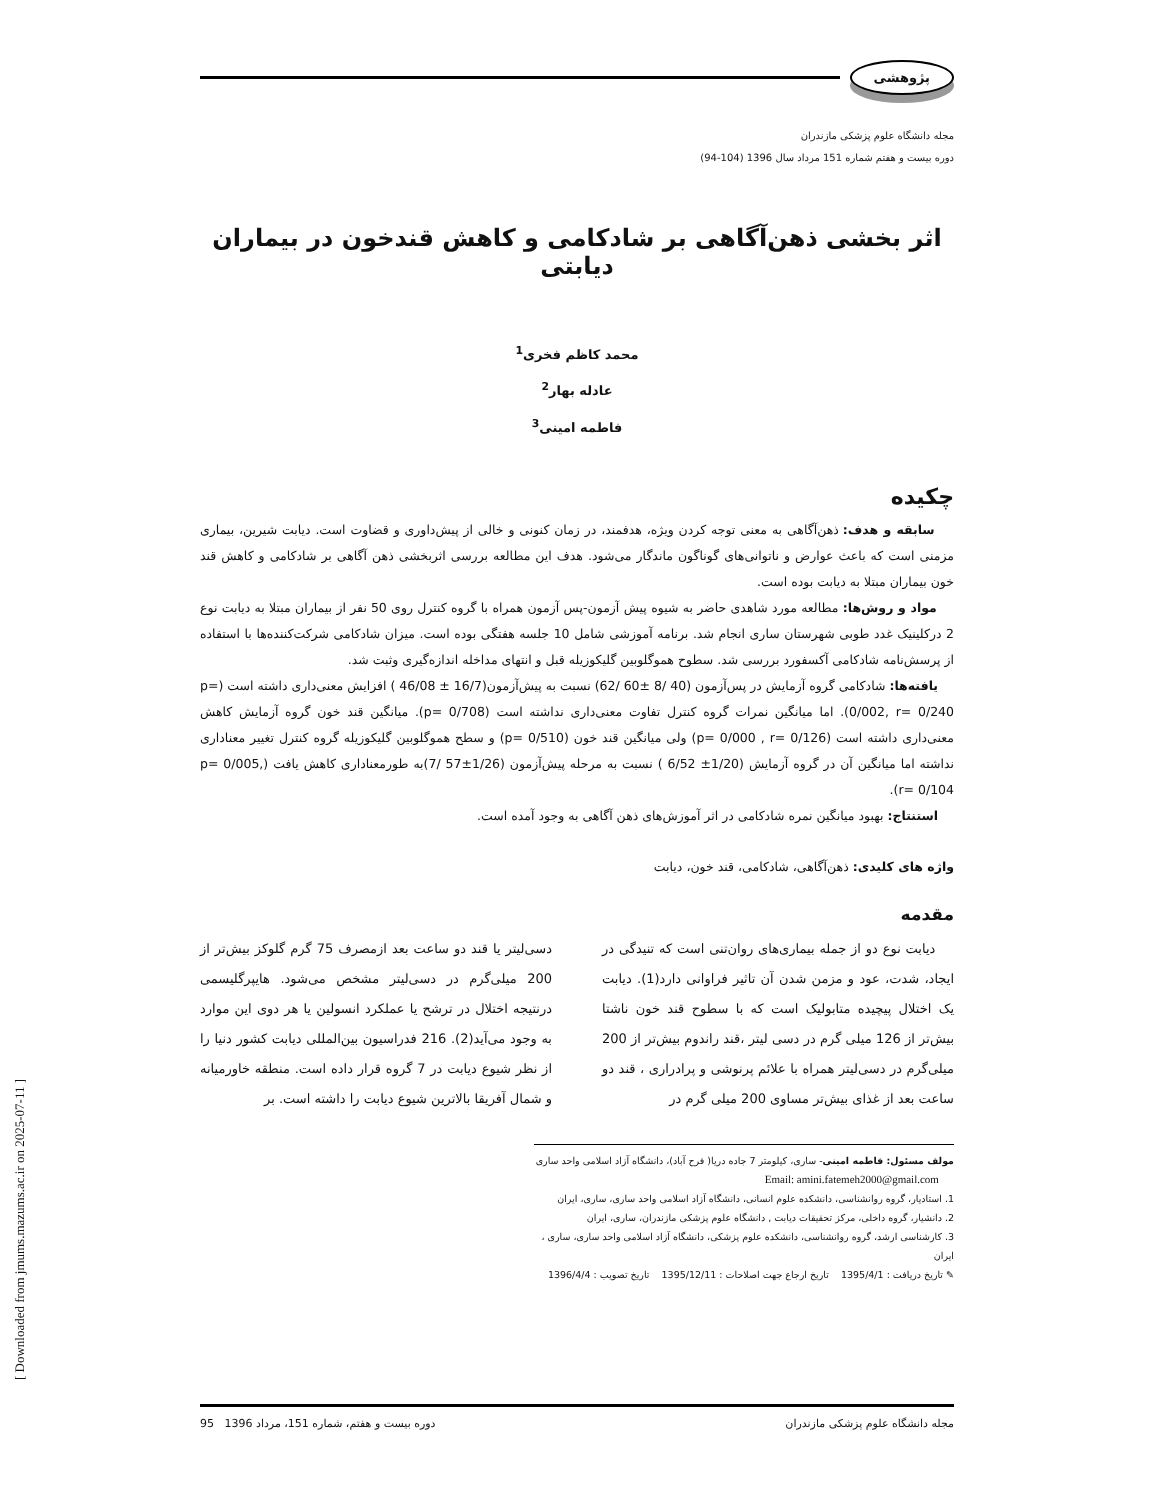پژوهشی
مجله دانشگاه علوم پزشکی مازندران
دوره بیست و هفتم شماره 151 مرداد سال 1396 (104-94)
اثر بخشی ذهن‌آگاهی بر شادکامی و کاهش قندخون در بیماران دیابتی
محمد کاظم فخری<sup>1</sup>
عادله بهار<sup>2</sup>
فاطمه امینی<sup>3</sup>
چکیده
سابقه و هدف: ذهن‌آگاهی به معنی توجه کردن ویژه، هدفمند، در زمان کنونی و خالی از پیش‌داوری و قضاوت است. دیابت شیرین، بیماری مزمنی است که باعث عوارض و ناتوانی‌های گوناگون ماندگار می‌شود. هدف این مطالعه بررسی اثربخشی ذهن آگاهی بر شادکامی و کاهش قند خون بیماران مبتلا به دیابت بوده است.
مواد و روش‌ها: مطالعه مورد شاهدی حاضر به شیوه پیش آزمون-پس آزمون همراه با گروه کنترل روی 50 نفر از بیماران مبتلا به دیابت نوع 2 درکلینیک غدد طوبی شهرستان ساری انجام شد. برنامه آموزشی شامل 10 جلسه هفتگی بوده است. میزان شادکامی شرکت‌کننده‌ها با استفاده از پرسش‌نامه شادکامی آکسفورد بررسی شد. سطوح هموگلوبین گلیکوزیله قبل و انتهای مداخله اندازه‌گیری وثبت شد.
یافته‌ها: شادکامی گروه آزمایش در پس‌آزمون (40 /8 ±60 /62) نسبت به پیش‌آزمون(16/7 ± 46/08 ) افزایش معنی‌داری داشته است (p= 0/002, r= 0/240). اما میانگین نمرات گروه کنترل تفاوت معنی‌داری نداشته است (p= 0/708). میانگین قند خون گروه آزمایش کاهش معنی‌داری داشته است (p= 0/000 , r= 0/126) ولی میانگین قند خون (p= 0/510) و سطح هموگلوبین گلیکوزیله گروه کنترل تغییر معناداری نداشته اما میانگین آن در گروه آزمایش (1/20± 6/52 ) نسبت به مرحله پیش‌آزمون (1/26±57 /7)به طورمعناداری کاهش یافت (p= 0/005, r= 0/104).
استنتاج: بهبود میانگین نمره شادکامی در اثر آموزش‌های ذهن آگاهی به وجود آمده است.
واژه های کلیدی: ذهن‌آگاهی، شادکامی، قند خون، دیابت
مقدمه
دیابت نوع دو از جمله بیماری‌های روان‌تنی است که تنیدگی در ایجاد، شدت، عود و مزمن شدن آن تاثیر فراوانی دارد(1). دیابت یک اختلال پیچیده متابولیک است که با سطوح قند خون ناشتا بیش‌تر از 126 میلی گرم در دسی لیتر ،قند راندوم بیش‌تر از 200 میلی‌گرم در دسی‌لیتر همراه با علائم پرنوشی و پرادراری ، قند دو ساعت بعد از غذای بیش‌تر مساوی 200 میلی گرم در
دسی‌لیتر یا قند دو ساعت بعد ازمصرف 75 گرم گلوکز بیش‌تر از 200 میلی‌گرم در دسی‌لیتر مشخص می‌شود. هایپرگلیسمی درنتیجه اختلال در ترشح یا عملکرد انسولین یا هر دوی این موارد به وجود می‌آید(2). 216 فدراسیون بین‌المللی دیابت کشور دنیا را از نظر شیوع دیابت در 7 گروه قرار داده است. منطقه خاورمیانه و شمال آفریقا بالاترین شیوع دیابت را داشته است. بر
مولف مسئول: فاطمه امینی- ساری، کیلومتر 7 جاده دریا( فرح آباد)، دانشگاه آزاد اسلامی واحد ساری Email: amini.fatemeh2000@gmail.com
1. استادیار، گروه روانشناسی، دانشکده علوم انسانی، دانشگاه آزاد اسلامی واحد ساری، ساری، ایران
2. دانشیار، گروه داخلی، مرکز تحقیقات دیابت , دانشگاه علوم پزشکی مازندران، ساری، ایران
3. کارشناسی ارشد، گروه روانشناسی، دانشکده علوم پزشکی، دانشگاه آزاد اسلامی واحد ساری، ساری ، ایران
✎ تاریخ دریافت : 1395/4/1 تاریخ ارجاع جهت اصلاحات : 1395/12/11 تاریخ تصویب : 1396/4/4
مجله دانشگاه علوم پزشکی مازندران دوره بیست و هفتم، شماره 151، مرداد 1396 95
[ Downloaded from jmums.mazums.ac.ir on 2025-07-11 ]